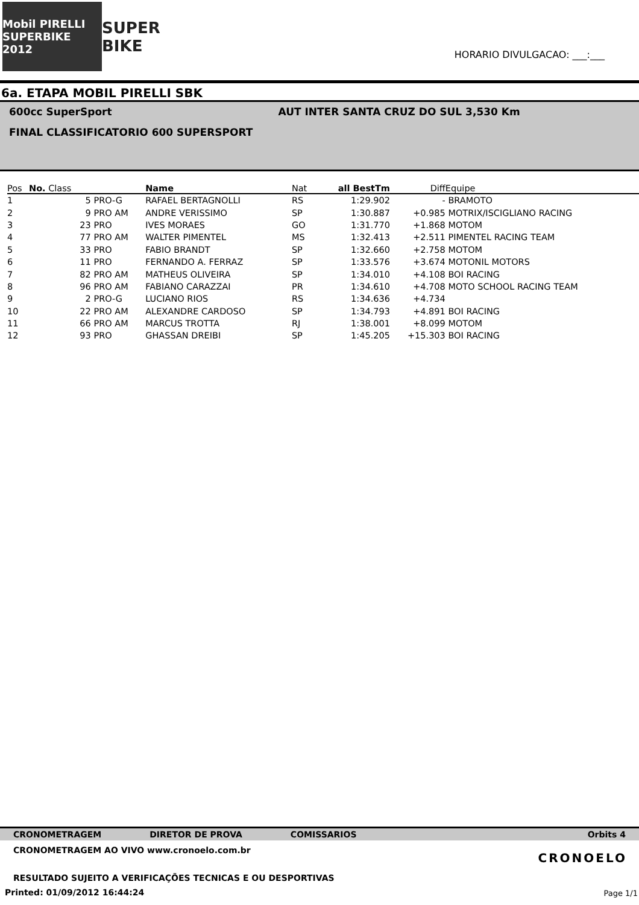Mobil PIRELLI SUPERBIKE 2012
SUPER BIKE
HORARIO DIVULGACAO: ___:___
6a. ETAPA MOBIL PIRELLI SBK
600cc SuperSport AUT INTER SANTA CRUZ DO SUL 3,530 Km
FINAL CLASSIFICATORIO 600 SUPERSPORT
| Pos | No. Class | | Name | Nat | all BestTm | Diff | Equipe |
| --- | --- | --- | --- | --- | --- | --- | --- |
| 1 | 5 | PRO-G | RAFAEL BERTAGNOLLI | RS | 1:29.902 | - | BRAMOTO |
| 2 | 9 | PRO AM | ANDRE VERISSIMO | SP | 1:30.887 | +0.985 | MOTRIX/ISCIGLIANO RACING |
| 3 | 23 | PRO | IVES MORAES | GO | 1:31.770 | +1.868 | MOTOM |
| 4 | 77 | PRO AM | WALTER PIMENTEL | MS | 1:32.413 | +2.511 | PIMENTEL RACING TEAM |
| 5 | 33 | PRO | FABIO BRANDT | SP | 1:32.660 | +2.758 | MOTOM |
| 6 | 11 | PRO | FERNANDO A. FERRAZ | SP | 1:33.576 | +3.674 | MOTONIL MOTORS |
| 7 | 82 | PRO AM | MATHEUS OLIVEIRA | SP | 1:34.010 | +4.108 | BOI RACING |
| 8 | 96 | PRO AM | FABIANO CARAZZAI | PR | 1:34.610 | +4.708 | MOTO SCHOOL RACING TEAM |
| 9 | 2 | PRO-G | LUCIANO RIOS | RS | 1:34.636 | +4.734 | |
| 10 | 22 | PRO AM | ALEXANDRE CARDOSO | SP | 1:34.793 | +4.891 | BOI RACING |
| 11 | 66 | PRO AM | MARCUS TROTTA | RJ | 1:38.001 | +8.099 | MOTOM |
| 12 | 93 | PRO | GHASSAN DREIBI | SP | 1:45.205 | +15.303 | BOI RACING |
CRONOMETRAGEM DIRETOR DE PROVA COMISSARIOS Orbits 4
CRONOMETRAGEM AO VIVO www.cronoelo.com.br
CRONOELO
RESULTADO SUJEITO A VERIFICAÇÕES TECNICAS E OU DESPORTIVAS
Printed: 01/09/2012 16:44:24
Page 1/1